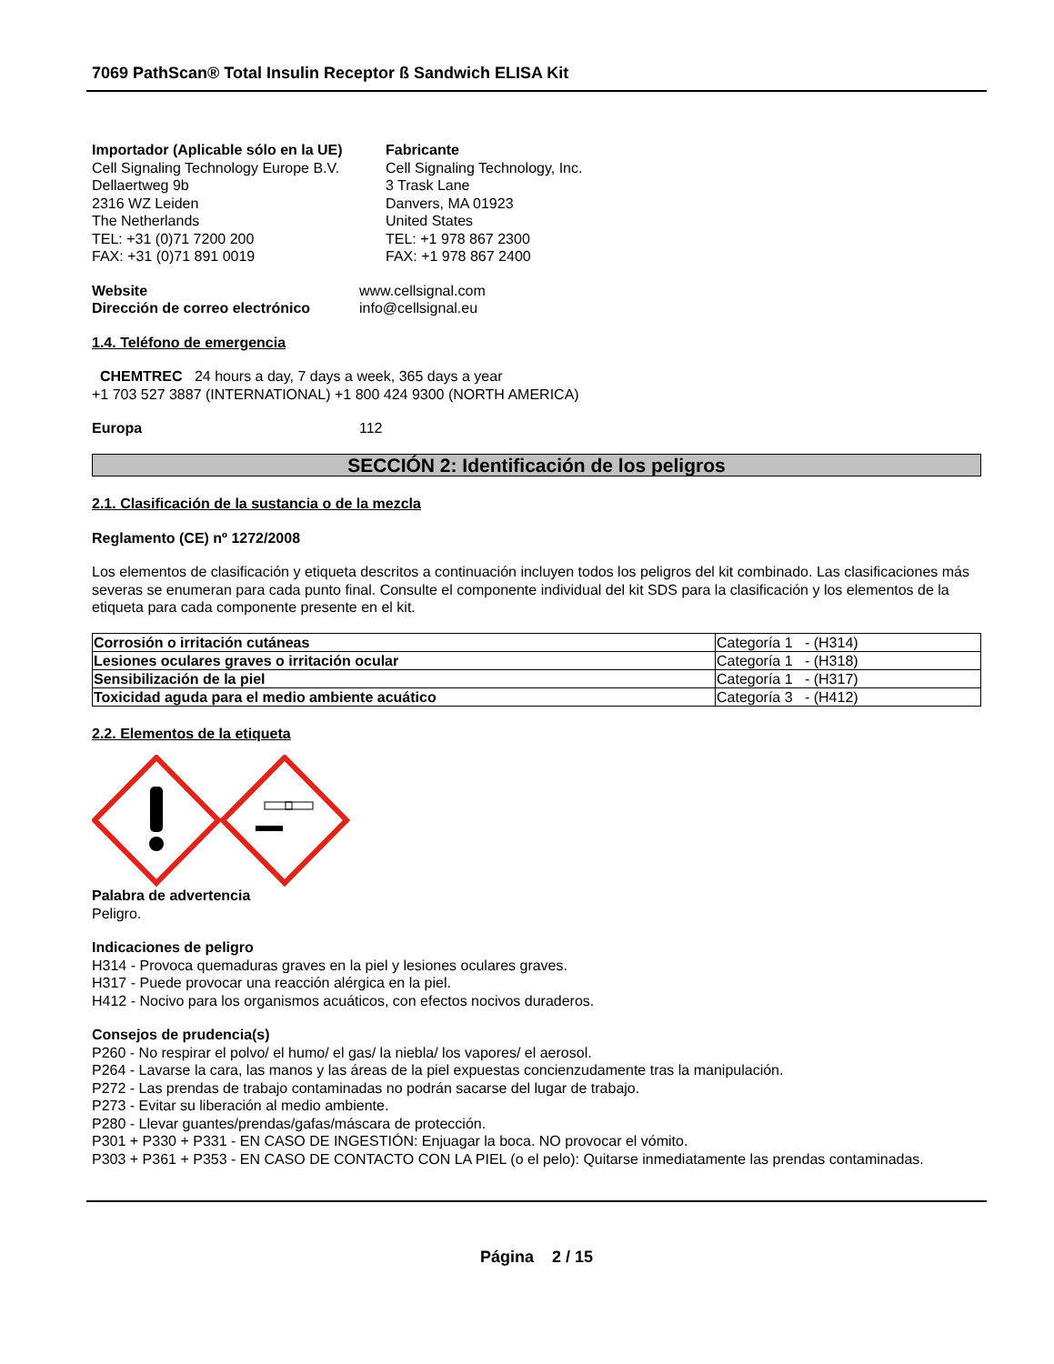7069 PathScan® Total Insulin Receptor ß Sandwich ELISA Kit
Importador (Aplicable sólo en la UE)
Cell Signaling Technology Europe B.V.
Dellaertweg 9b
2316 WZ Leiden
The Netherlands
TEL: +31 (0)71 7200 200
FAX: +31 (0)71 891 0019
Fabricante
Cell Signaling Technology, Inc.
3 Trask Lane
Danvers, MA 01923
United States
TEL: +1 978 867 2300
FAX: +1 978 867 2400
Website www.cellsignal.com
Dirección de correo electrónico
info@cellsignal.eu
1.4. Teléfono de emergencia
CHEMTREC 24 hours a day, 7 days a week, 365 days a year
+1 703 527 3887 (INTERNATIONAL) +1 800 424 9300 (NORTH AMERICA)
Europa 112
SECCIÓN 2: Identificación de los peligros
2.1. Clasificación de la sustancia o de la mezcla
Reglamento (CE) nº 1272/2008
Los elementos de clasificación y etiqueta descritos a continuación incluyen todos los peligros del kit combinado. Las clasificaciones más severas se enumeran para cada punto final. Consulte el componente individual del kit SDS para la clasificación y los elementos de la etiqueta para cada componente presente en el kit.
| Corrosión o irritación cutáneas | Categoría 1 - (H314) |
| Lesiones oculares graves o irritación ocular | Categoría 1 - (H318) |
| Sensibilización de la piel | Categoría 1 - (H317) |
| Toxicidad aguda para el medio ambiente acuático | Categoría 3 - (H412) |
2.2. Elementos de la etiqueta
Palabra de advertencia
Peligro.
Indicaciones de peligro
H314 - Provoca quemaduras graves en la piel y lesiones oculares graves.
H317 - Puede provocar una reacción alérgica en la piel.
H412 - Nocivo para los organismos acuáticos, con efectos nocivos duraderos.
Consejos de prudencia(s)
P260 - No respirar el polvo/ el humo/ el gas/ la niebla/ los vapores/ el aerosol.
P264 - Lavarse la cara, las manos y las áreas de la piel expuestas concienzudamente tras la manipulación.
P272 - Las prendas de trabajo contaminadas no podrán sacarse del lugar de trabajo.
P273 - Evitar su liberación al medio ambiente.
P280 - Llevar guantes/prendas/gafas/máscara de protección.
P301 + P330 + P331 - EN CASO DE INGESTIÓN: Enjuagar la boca. NO provocar el vómito.
P303 + P361 + P353 - EN CASO DE CONTACTO CON LA PIEL (o el pelo): Quitarse inmediatamente las prendas contaminadas.
Página 2 / 15